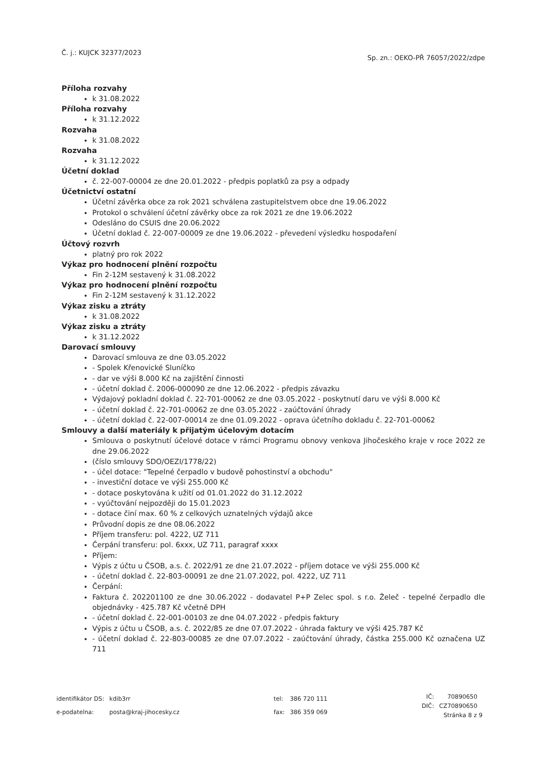Č. j.: KUJCK 32377/2023 Sp. zn.: OEKO-PŘ 76057/2022/zdpe
Příloha rozvahy
k 31.08.2022
Příloha rozvahy
k 31.12.2022
Rozvaha
k 31.08.2022
Rozvaha
k 31.12.2022
Účetní doklad
č. 22-007-00004 ze dne 20.01.2022 - předpis poplatků za psy a odpady
Účetnictví ostatní
Účetní závěrka obce za rok 2021 schválena zastupitelstvem obce dne 19.06.2022
Protokol o schválení účetní závěrky obce za rok 2021 ze dne 19.06.2022
Odesláno do CSUIS dne 20.06.2022
Účetní doklad č. 22-007-00009 ze dne 19.06.2022 - převedení výsledku hospodaření
Účtový rozvrh
platný pro rok 2022
Výkaz pro hodnocení plnění rozpočtu
Fin 2-12M sestavený k 31.08.2022
Výkaz pro hodnocení plnění rozpočtu
Fin 2-12M sestavený k 31.12.2022
Výkaz zisku a ztráty
k 31.08.2022
Výkaz zisku a ztráty
k 31.12.2022
Darovací smlouvy
Darovací smlouva ze dne 03.05.2022
- Spolek Křenovické Sluníčko
- dar ve výši 8.000 Kč na zajištění činnosti
- účetní doklad č. 2006-000090 ze dne 12.06.2022 - předpis závazku
Výdajový pokladní doklad č. 22-701-00062 ze dne 03.05.2022 - poskytnutí daru ve výši 8.000 Kč
- účetní doklad č. 22-701-00062 ze dne 03.05.2022 - zaúčtování úhrady
- účetní doklad č. 22-007-00014 ze dne 01.09.2022 - oprava účetního dokladu č. 22-701-00062
Smlouvy a další materiály k přijatým účelovým dotacím
Smlouva o poskytnutí účelové dotace v rámci Programu obnovy venkova Jihočeského kraje v roce 2022 ze dne 29.06.2022
(číslo smlouvy SDO/OEZI/1778/22)
- účel dotace: "Tepelné čerpadlo v budově pohostinství a obchodu"
- investiční dotace ve výši 255.000 Kč
- dotace poskytována k užití od 01.01.2022 do 31.12.2022
- vyúčtování nejpozději do 15.01.2023
- dotace činí max. 60 % z celkových uznatelných výdajů akce
Průvodní dopis ze dne 08.06.2022
Příjem transferu: pol. 4222, UZ 711
Čerpání transferu: pol. 6xxx, UZ 711, paragraf xxxx
Příjem:
Výpis z účtu u ČSOB, a.s. č. 2022/91 ze dne 21.07.2022 - příjem dotace ve výši 255.000 Kč
- účetní doklad č. 22-803-00091 ze dne 21.07.2022, pol. 4222, UZ 711
Čerpání:
Faktura č. 202201100 ze dne 30.06.2022 - dodavatel P+P Zelec spol. s r.o. Želeč - tepelné čerpadlo dle objednávky - 425.787 Kč včetně DPH
- účetní doklad č. 22-001-00103 ze dne 04.07.2022 - předpis faktury
Výpis z účtu u ČSOB, a.s. č. 2022/85 ze dne 07.07.2022 - úhrada faktury ve výši 425.787 Kč
- účetní doklad č. 22-803-00085 ze dne 07.07.2022 - zaúčtování úhrady, částka 255.000 Kč označena UZ 711
| identifikátor DS: | kdib3rr |
| e-podatelna: | posta@kraj-jihocesky.cz |
| tel: | 386 720 111 |
| fax: | 386 359 069 |
| IČ: | 70890650 |
| DIČ: | CZ70890650 |
Stránka 8 z 9